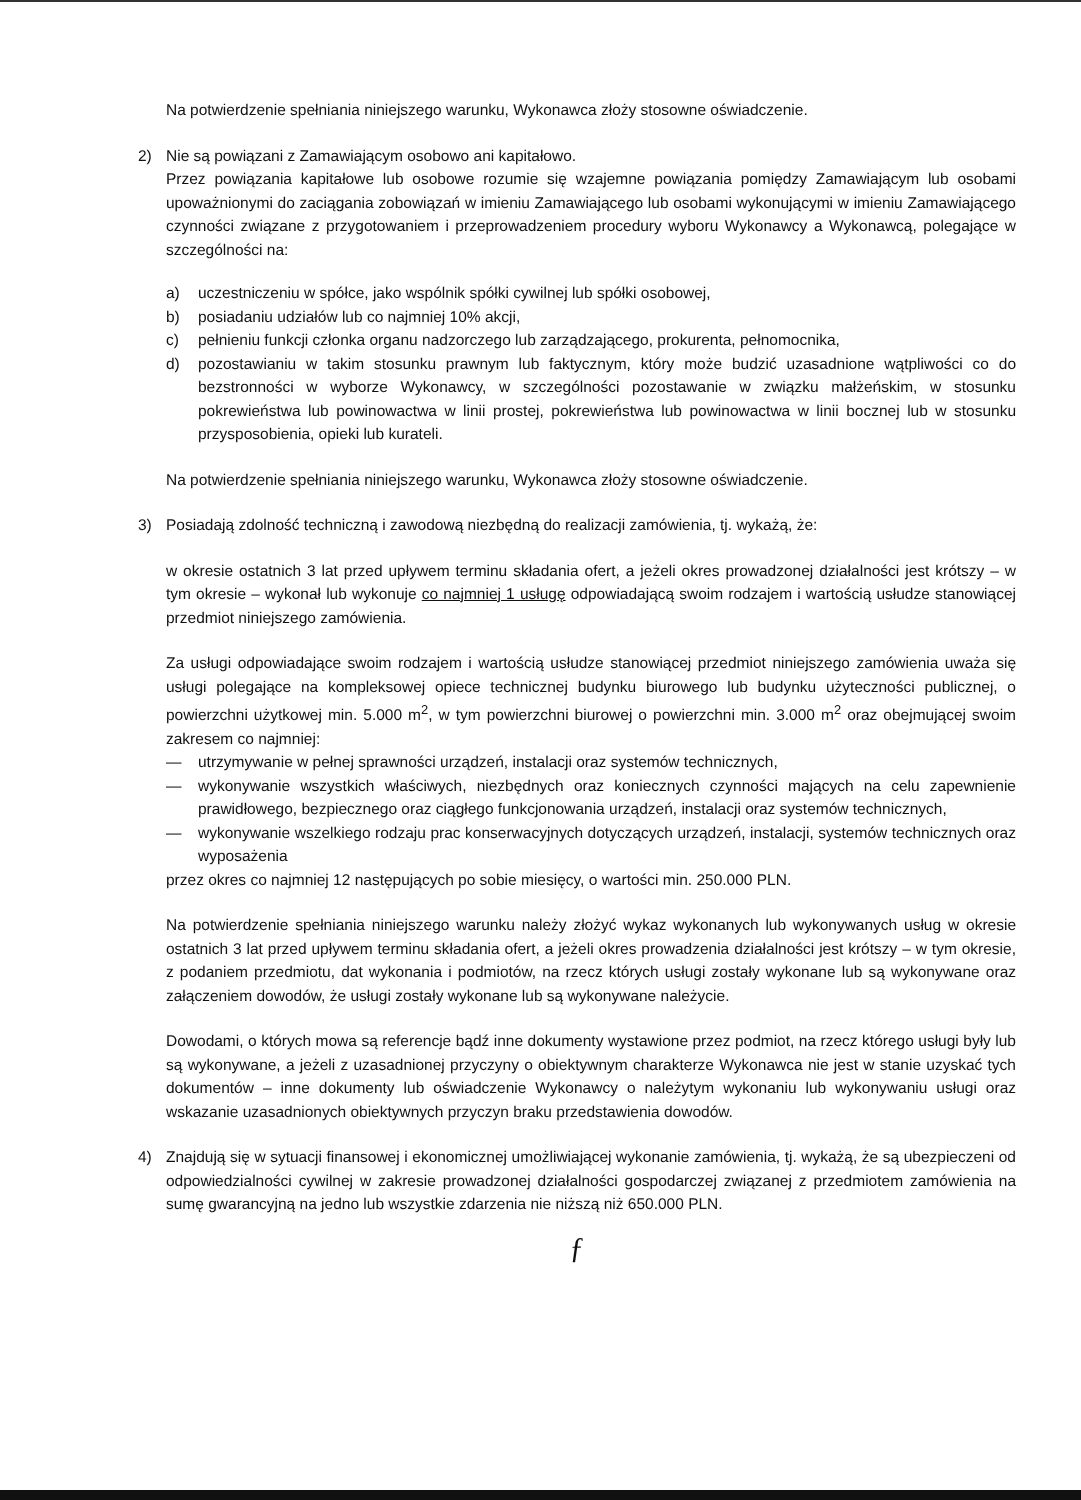Na potwierdzenie spełniania niniejszego warunku, Wykonawca złoży stosowne oświadczenie.
2) Nie są powiązani z Zamawiającym osobowo ani kapitałowo.
Przez powiązania kapitałowe lub osobowe rozumie się wzajemne powiązania pomiędzy Zamawiającym lub osobami upoważnionymi do zaciągania zobowiązań w imieniu Zamawiającego lub osobami wykonującymi w imieniu Zamawiającego czynności związane z przygotowaniem i przeprowadzeniem procedury wyboru Wykonawcy a Wykonawcą, polegające w szczególności na:
a) uczestniczeniu w spółce, jako wspólnik spółki cywilnej lub spółki osobowej,
b) posiadaniu udziałów lub co najmniej 10% akcji,
c) pełnieniu funkcji członka organu nadzorczego lub zarządzającego, prokurenta, pełnomocnika,
d) pozostawianiu w takim stosunku prawnym lub faktycznym, który może budzić uzasadnione wątpliwości co do bezstronności w wyborze Wykonawcy, w szczególności pozostawanie w związku małżeńskim, w stosunku pokrewieństwa lub powinowactwa w linii prostej, pokrewieństwa lub powinowactwa w linii bocznej lub w stosunku przysposobienia, opieki lub kurateli.
Na potwierdzenie spełniania niniejszego warunku, Wykonawca złoży stosowne oświadczenie.
3) Posiadają zdolność techniczną i zawodową niezbędną do realizacji zamówienia, tj. wykażą, że:
w okresie ostatnich 3 lat przed upływem terminu składania ofert, a jeżeli okres prowadzonej działalności jest krótszy – w tym okresie – wykonał lub wykonuje co najmniej 1 usługę odpowiadającą swoim rodzajem i wartością usłudze stanowiącej przedmiot niniejszego zamówienia.
Za usługi odpowiadające swoim rodzajem i wartością usłudze stanowiącej przedmiot niniejszego zamówienia uważa się usługi polegające na kompleksowej opiece technicznej budynku biurowego lub budynku użyteczności publicznej, o powierzchni użytkowej min. 5.000 m<sup>2</sup>, w tym powierzchni biurowej o powierzchni min. 3.000 m<sup>2</sup> oraz obejmującej swoim zakresem co najmniej:
— utrzymywanie w pełnej sprawności urządzeń, instalacji oraz systemów technicznych,
— wykonywanie wszystkich właściwych, niezbędnych oraz koniecznych czynności mających na celu zapewnienie prawidłowego, bezpiecznego oraz ciągłego funkcjonowania urządzeń, instalacji oraz systemów technicznych,
— wykonywanie wszelkiego rodzaju prac konserwacyjnych dotyczących urządzeń, instalacji, systemów technicznych oraz wyposażenia
przez okres co najmniej 12 następujących po sobie miesięcy, o wartości min. 250.000 PLN.
Na potwierdzenie spełniania niniejszego warunku należy złożyć wykaz wykonanych lub wykonywanych usług w okresie ostatnich 3 lat przed upływem terminu składania ofert, a jeżeli okres prowadzenia działalności jest krótszy – w tym okresie, z podaniem przedmiotu, dat wykonania i podmiotów, na rzecz których usługi zostały wykonane lub są wykonywane oraz załączeniem dowodów, że usługi zostały wykonane lub są wykonywane należycie.
Dowodami, o których mowa są referencje bądź inne dokumenty wystawione przez podmiot, na rzecz którego usługi były lub są wykonywane, a jeżeli z uzasadnionej przyczyny o obiektywnym charakterze Wykonawca nie jest w stanie uzyskać tych dokumentów – inne dokumenty lub oświadczenie Wykonawcy o należytym wykonaniu lub wykonywaniu usługi oraz wskazanie uzasadnionych obiektywnych przyczyn braku przedstawienia dowodów.
4) Znajdują się w sytuacji finansowej i ekonomicznej umożliwiającej wykonanie zamówienia, tj. wykażą, że są ubezpieczeni od odpowiedzialności cywilnej w zakresie prowadzonej działalności gospodarczej związanej z przedmiotem zamówienia na sumę gwarancyjną na jedno lub wszystkie zdarzenia nie niższą niż 650.000 PLN.
ƒ